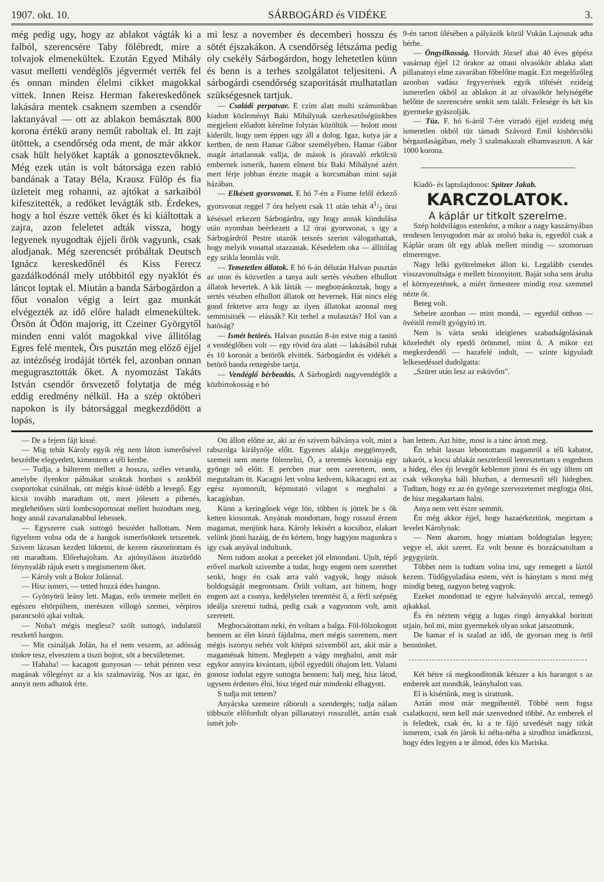1907. okt. 10. SÁRBOGÁRD és VIDÉKE 3.
még pedig ugy, hogy az ablakot vágták ki a falból, szerencsére Taby fölébredt, mire a tolvajok elmenekültek. Ezután Egyed Mihály vasut melletti vendéglős jégvermét verték fel és onnan minden élelmi cikket magokkal vittek. Innen Reisz Herman fakereskedőnek lakására mentek csaknem szemben a csendőr laktanyával — ott az ablakon bemásztak 800 korona értékü arany neműt raboltak el. Itt zajt ütöttek, a csendőrség oda ment, de már akkor csak hült helyöket kapták a gonosztevőknek. Még ezek után is volt bátorsága ezen rabló bandának a Tatay Béla, Krausz Fülöp és fia üzleteit meg rohanni, az ajtókat a sarkaiból kifeszitették, a redőket levágták stb. Érdekes, hogy a hol észre vették őket és ki kiáltottak a zajra, azon feleletet adták vissza, hogy legyenek nyugodtak éjjeli őrök vagyunk, csak aludjanak. Még szerencsét próbáltak Deutsch Ignácz kereskedőnél és Kiss Ferecz gazdálkodónál mely utóbbitól egy nyaklót és láncot loptak el. Miután a banda Sárbogárdon a főut vonalon végig a leirt gaz munkát elvégezték az idő előre haladt elmenekültek. Örsön át Ödön majorig, itt Czeiner Györgytől minden enni valót magokkal vive állitólag Egres felé mentek, Örs pusztán meg előző éjjel az intézőség irodáját törték fel, azonban onnan megugrasztották őket. A nyomozást Takáts István csendőr örsvezető folytatja de még eddig eredmény nélkül. Ha a szép októberi napokon is ily bátorsággal megkezdődött a lopás,
mi lesz a november és decemberi hosszu és sötét éjszakákon. A csendőrség létszáma pedig oly csekély Sárbogárdon, hogy lehetetlen künn és benn is a terhes szolgálatot teljesiteni. A sárbogárdi csendőrség szaporitását mulhatatlan szükségesnek tartjuk.
— Családi perpatvar. E czim alatt multi számunkban kiadott közleményt Baki Mihálynak szerkesztőségünkben megjelent előadott kérelme folytán közöltük — holott most kiderült, hogy nem éppen ugy áll a dolog. Igaz, kutya jár a kertben, de nem Hamar Gábor személyében, Hamar Gábor magát ártatlannak vallja, de mások is jóravaló erkölcsü embernek ismerik, hanem elment biz Baki Mihályné azért mert férje jobban érezte magát a korcsmában mint saját házában.
— Elkésett gyorsvonat. E hó 7-én a Fiume felől érkező gyorsvonat reggel 7 óra helyett csak 11 után tehát 41/2 órai késéssel erkezett Sárbogárdra, ugy hogy annak kiindulása után nyomban beérkezett a 12 órai gyorsvonat, s igy a Sárbogárdról Pestre utazók tetszés szerint válogathattak, hogy melyik vonattal utazzanak. Késedelem oka — állitólag egy szikla leomlás volt.
— Temetetlen állatok. E hó 6-án délután Halvan pusztán az uton és közvetlen a tanya ault sertés vészben elhullott állatok hevertek. A kik látták — megbotránkoztak, hogy a sertés vészben elhullott állatok ott hevernek. Hát nincs elég gond fektetve arra hogy az ilyen állatokat azonnal meg semmisitsék — elássák? Kit terhel a mulasztás? Hol van a hatóság?
— Ismét betörés. Halvan pusztán 8-án estve mig a tanitó a vendéglőben volt — egy rövid óra alatt — lakásából ruhát és 10 koronát a betörők elvitték. Sárbogárdot és vidékét a betörő banda rettegésbe tartja.
— Vendéglő bérbeadás. A Sárbogárdi nagyvendéglőt a közbirtokosság e hó
9-én tartott ülésében a pályázók közül Vukán Lajosnak adta bérbe.
— Öngyilkosság. Horváth József abai 40 éves gépész vasárnap éjjel 12 órakor az ottani olvasókör ablaka alatt pillanatnyi elme zavarában főbelőtte magát. Ezt megelőzőleg azonban vadász fegyverének egyik töltését ezideig ismeretlen okból az ablakon át az olvasókör helyiségébe belőtte de szerencsére senkit sem talált. Felesége és két kis gyermeke gyászolják.
— Tüz. F. hó 6-áról 7-ére virradó éjjel ezideig még ismeretlen okból tüz támadt Szávozd Emil kishörcsöki bérgazdaságában, mely 3 szalmakazalt elhamvasztott. A kár 1000 korona.
Kiadó- és laptulajdonos: Spitzer Jakab.
KARCZOLATOK.
A káplár ur titkolt szerelme.
Szép holdvilágos estenként, a mikor a nagy kaszárnyában rendesen lenyugodott már az utolsó baka is, egyedül csak a Káplár uram ült egy ablak mellett mindig — szomoruan elmerengve.
Nagy lelki gyötrelmeket állott ki. Legalább csendes visszavonultsága e mellett bizonyitott. Baját soha sem árulta el környezetének, a miért őrmestere mindig rosz szemmel nézte őt.
Beteg volt.
Sebeire azonban — mint mondá, — egyedül otthon — övéitől remélt gyógyitó irt.
Nem is várta senki ideigienes szabadságolásának közeledtét oly epedő örömmel, mint ő. A mikor ezt megkezdendő — hazafelé indult, — szinte kigyuladt lelkesedéssel dudolgatta:
„Szüret után lesz az esküvőm".
— De a fejem fájt kissé.
— Mig tehát Károly egyik rég nem látott ismerősével beszédbe elegyedett, kimentem a téli kertbe.
— Tudja, a bálterem mellett a hosszu, széles veranda, amelybe ilyenkor pálmákat szoktak hordani s azokból csoportokat csinálnak, ott mégis kissé üdébb a levegő. Egy kicsit tovább maradtam ott, mert jólesett a pihenés, meglehetősen sürü lombcsoportozat mellett huzodtam meg, hogy annál zavartalanabbul lehessek.
— Egyszerre csak suttogó beszédet hallottam. Nem figyeltem volna oda de a hangok ismerősöknek tetszettek. Szivem lázasan kezdett lüktetni, de kezem rászoritottam és ott maradtam. Előrehajoltam. Az ajtónyiláson átszürődö fénynyaláb rájuk esett s megismertem őket.
— Károly volt a Bokor Jolánnal.
— Hisz ismeri, — tetted hozzá édes hangon.
— Gyönyörü leány lett. Magas, erős termete mellett én egészen eltörpültem, merészen villogó szemei, vérpiros parancsoló ajkai voltak.
— Noha't mégis meglesz? szólt suttogó, indulattól reszkető hangon.
— Mit csináljak Jolán, ha el nem veszem, az adósság tönkre tesz, elvesztem a tiszti bojtot, söt a becsületemet.
— Hahaha! — kacagott gunyosan — tehát pénzen vesz magának vőlegényt az a kis szalmavirág. Nos az igaz, én annyit nem adhatok érte.
Ott állott előtte az, aki az én szivem bálványa volt, mint a rabszolga királynője előtt. Egyenes alakja meggörnyedt, szemeit nem merte fölemelni, Ö, a teremtés koronája egy gyönge nő előtt. E percben mar nem szerettem, nem, megutaltam öt. Kacagni lett volna kedvem, kikacagni ezt az egész nyomorult, képmutató vilagot s meghalni a kacagásban.
Künn a keringőnek vége lön, többen is jöttek be s ők ketten kiosontak. Anyának mondottam, hogy rosszul érzem magamat, menjünk haza. Károly lekisért a kocsihoz, elakart velünk jönni hazáig, de én kértem, hogy hagyjon magunkra s igy csak anyával indultunk.
Nem tudom azokat a perceket jól elmondani. Ujult, tépő erővel markolt szivembe a tudat, hogy engem nem szerethet senki, hogy én csak arra való vagyok, hogy mások boldogságát megrontsam. Örült voltam, azt hittem, hogy engem azt a csunya, kedélytelen teremtést ő, a férfi szépség ideálja szeretni tudná, pedig csak a vagyonom volt, amit szeretett.
Megbocsátottam neki, én voltam a balga. Föl-fölzokogott bennem az élet kinzó fájdalma, mert mégis szerettem, mert mégis iszonyu nehéz volt kitépni szivemből azt, akit már a magaménak hittem. Meglepett a vágy meghalni, amit már egykor annyira kivántam, újból egyedüli óhajom lett. Valami gonosz indulat egyre suttogta bennem: halj meg, hisz látod, ugysem érdemes élni, hisz téged már mindenki elhagyott.
S tudja mit tettem?
Anyácska szemeire ráborult a szendergés; tudja nálam többször előfordult olyan pillanatnyi rosszullét, aztán csak ismét job-
ban lettem. Azt hitte, most is a tánc ártott meg.
Én tehát lassan lebontottam magamról a téli kabatot, takarót, a kocsi ablakát nesztelenül leeresztettam s engedtem a hideg, éles éji levegőt keblemre jönni és én ugy ültem ott csak vékonyka báli bluzban, a dermesztő téli hidegben. Tudtam, hogy ez az én gyönge szervezetemet megfogja ölni, de hisz megakartam halni.
Anya nem vett észre semmit.
Én még akkor éjjel, hogy hazaérkeztünk, megirtam a levelet Károlynak:
— Nem akarom, hogy miattam boldogtalan legyen; vegye el, akit szeret. Ez volt benne és hozzácsatoltam a jegygyürüt.
Többet nem is tudtam volna irni, ugy remegett a láztól kezem. Tüdőgyuladása estem, vért is hánytam s most még mindig beteg, nagyon beteg vagyok.
Ezeket mondottad te egyre halványuló arccal, remegő ajkakkal.
És én néztem végig a lugas ringó árnyakkal boritott utjain, hol mi, mint gyermekek olyan sokat jatszottunk.
De hamar el is szalad az idő, de gyorsan meg is öröl bennünket.
Két hétre rá megkondították kétszer a kis harangot s az emberek azt mondták, leányhalott van.
El is kisértünk, meg is sirattunk.
Aztán most már megpihentél. Többé nem fogsz csalatkozni, nem kell már szenvedned többé. Az emberek el is feledtek, csak én, ki a te fájó szvedését nagy titkát ismerem, csak én járok ki néha-néha a sirodhoz imádkozni, hogy édes legyen a te álmod, édes kis Mariska.